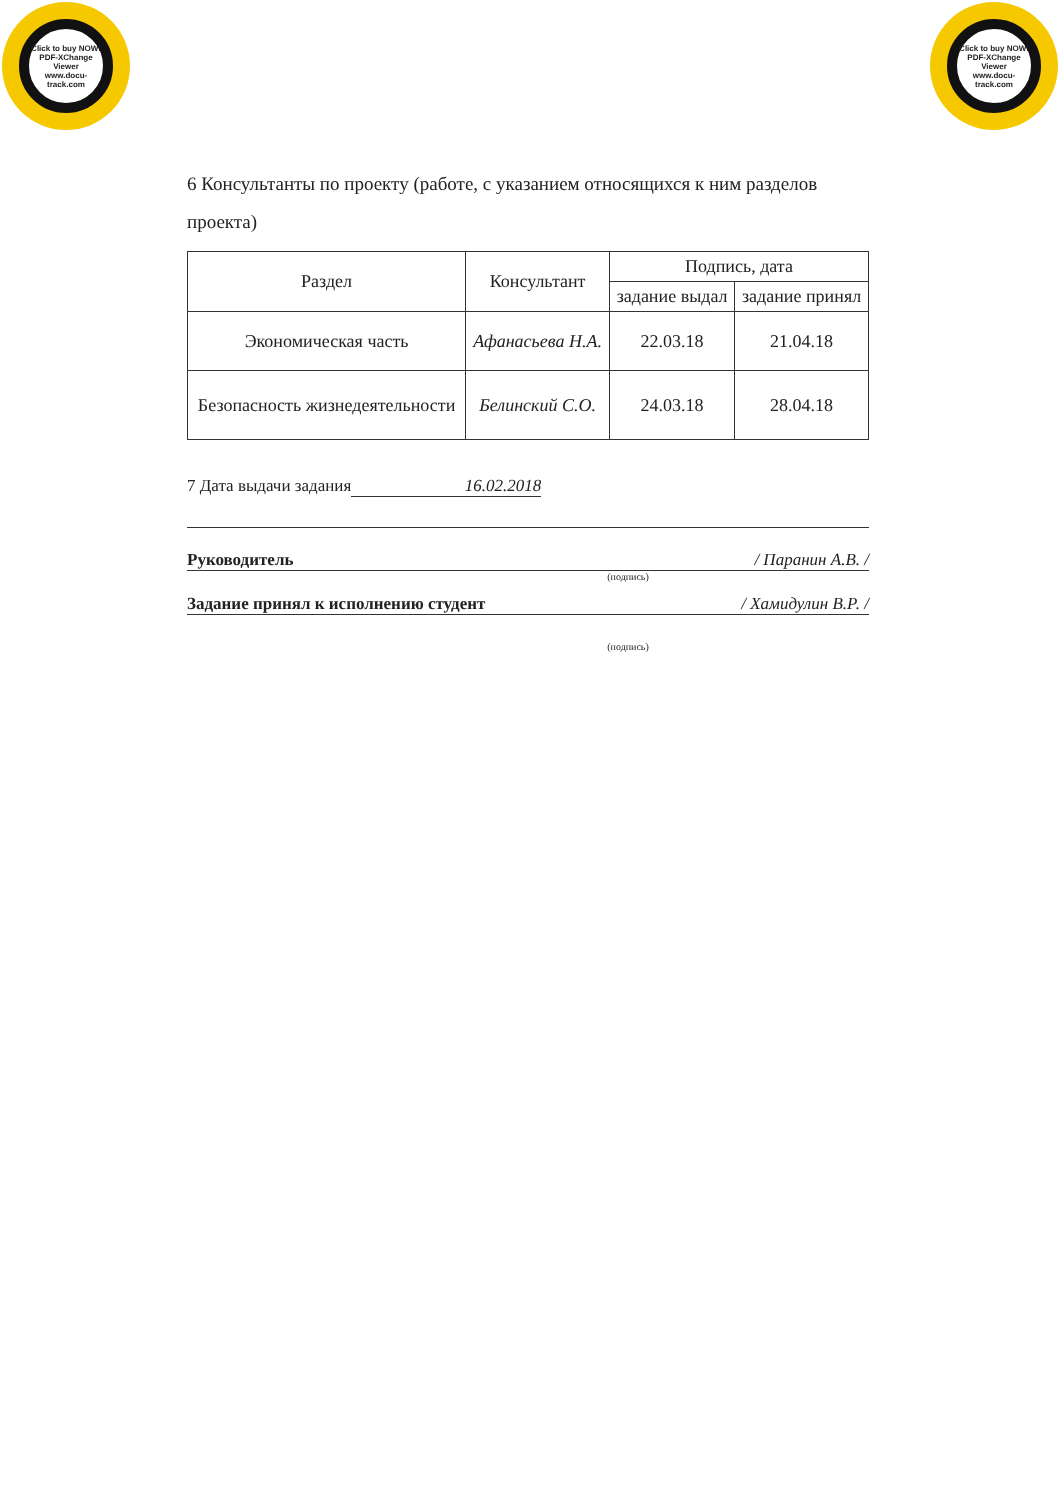Click to buy NOW!
PDF-XChange Viewer
www.docu-track.com
Click to buy NOW!
PDF-XChange Viewer
www.docu-track.com
6 Консультанты по проекту (работе, с указанием относящихся к ним разделов
проекта)
| Раздел | Консультант | Подпись, дата | |
| --- | --- | --- | --- |
| | | задание выдал | задание принял |
| Экономическая часть | Афанасьева Н.А. | 22.03.18 | 21.04.18 |
| Безопасность жизнедеятельности | Белинский С.О. | 24.03.18 | 28.04.18 |
7 Дата выдачи задания 16.02.2018
Руководитель / Паранин А.В. /
(подпись)
Задание принял к исполнению студент / Хамидулин В.Р. /
(подпись)